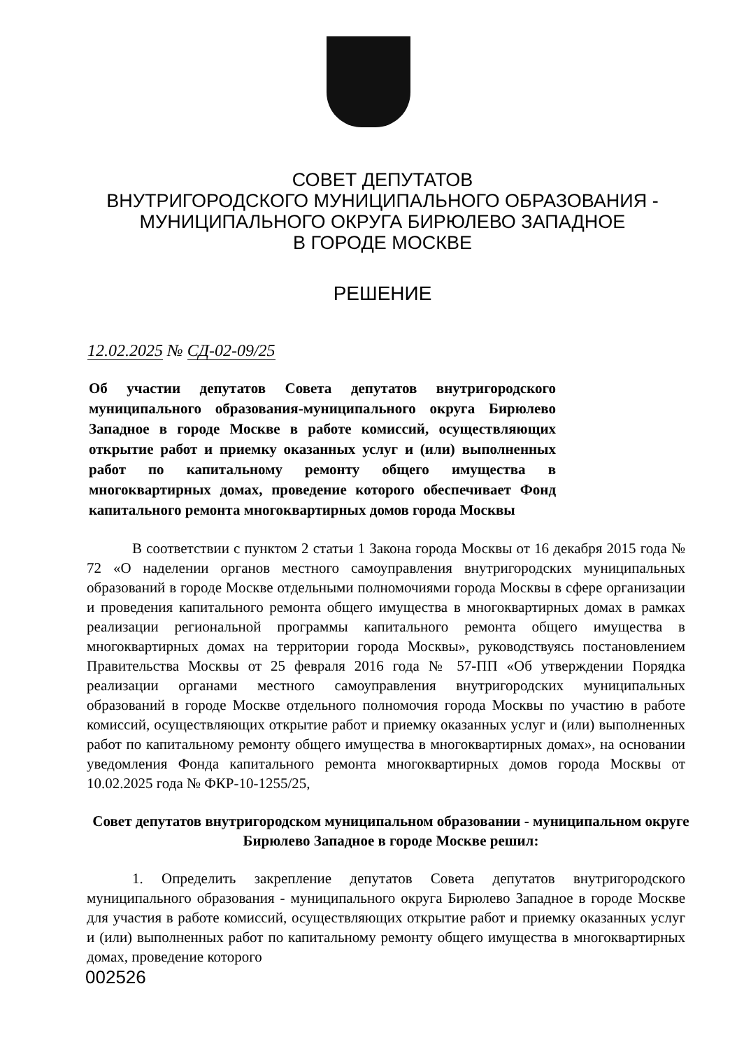СОВЕТ ДЕПУТАТОВ
ВНУТРИГОРОДСКОГО МУНИЦИПАЛЬНОГО ОБРАЗОВАНИЯ -
МУНИЦИПАЛЬНОГО ОКРУГА БИРЮЛЕВО ЗАПАДНОЕ
В ГОРОДЕ МОСКВЕ
РЕШЕНИЕ
12.02.2025 № СД-02-09/25
Об участии депутатов Совета депутатов внутригородского муниципального образования-муниципального округа Бирюлево Западное в городе Москве в работе комиссий, осуществляющих открытие работ и приемку оказанных услуг и (или) выполненных работ по капитальному ремонту общего имущества в многоквартирных домах, проведение которого обеспечивает Фонд капитального ремонта многоквартирных домов города Москвы
В соответствии с пунктом 2 статьи 1 Закона города Москвы от 16 декабря 2015 года № 72 «О наделении органов местного самоуправления внутригородских муниципальных образований в городе Москве отдельными полномочиями города Москвы в сфере организации и проведения капитального ремонта общего имущества в многоквартирных домах в рамках реализации региональной программы капитального ремонта общего имущества в многоквартирных домах на территории города Москвы», руководствуясь постановлением Правительства Москвы от 25 февраля 2016 года № 57-ПП «Об утверждении Порядка реализации органами местного самоуправления внутригородских муниципальных образований в городе Москве отдельного полномочия города Москвы по участию в работе комиссий, осуществляющих открытие работ и приемку оказанных услуг и (или) выполненных работ по капитальному ремонту общего имущества в многоквартирных домах», на основании уведомления Фонда капитального ремонта многоквартирных домов города Москвы от 10.02.2025 года № ФКР-10-1255/25,
Совет депутатов внутригородском муниципальном образовании - муниципальном округе Бирюлево Западное в городе Москве решил:
1. Определить закрепление депутатов Совета депутатов внутригородского муниципального образования - муниципального округа Бирюлево Западное в городе Москве для участия в работе комиссий, осуществляющих открытие работ и приемку оказанных услуг и (или) выполненных работ по капитальному ремонту общего имущества в многоквартирных домах, проведение которого
002526